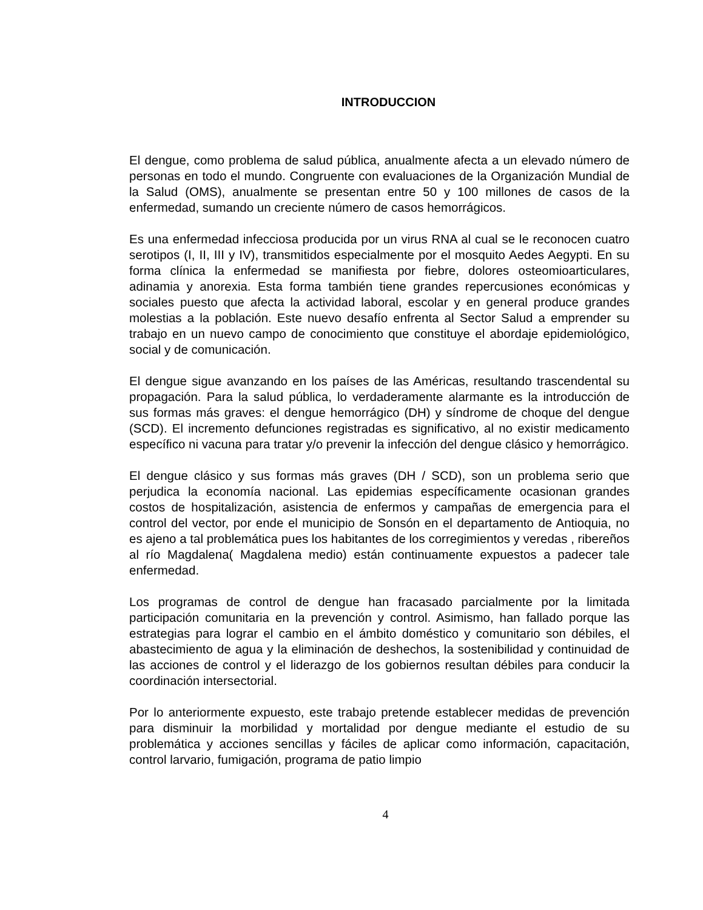INTRODUCCION
El dengue, como problema de salud pública, anualmente afecta a un elevado número de personas en todo el mundo. Congruente con evaluaciones de la Organización Mundial de la Salud (OMS), anualmente se presentan entre 50 y 100 millones de casos de la enfermedad, sumando un creciente número de casos hemorrágicos.
Es una enfermedad infecciosa producida por un virus RNA al cual se le reconocen cuatro serotipos (I, II, III y IV), transmitidos especialmente por el mosquito Aedes Aegypti. En su forma clínica la enfermedad se manifiesta por fiebre, dolores osteomioarticulares, adinamia y anorexia. Esta forma también tiene grandes repercusiones económicas y sociales puesto que afecta la actividad laboral, escolar y en general produce grandes molestias a la población. Este nuevo desafío enfrenta al Sector Salud a emprender su trabajo en un nuevo campo de conocimiento que constituye el abordaje epidemiológico, social y de comunicación.
El dengue sigue avanzando en los países de las Américas, resultando trascendental su propagación. Para la salud pública, lo verdaderamente alarmante es la introducción de sus formas más graves: el dengue hemorrágico (DH) y síndrome de choque del dengue (SCD). El incremento defunciones registradas es significativo, al no existir medicamento específico ni vacuna para tratar y/o prevenir la infección del dengue clásico y hemorrágico.
El dengue clásico y sus formas más graves (DH / SCD), son un problema serio que perjudica la economía nacional. Las epidemias específicamente ocasionan grandes costos de hospitalización, asistencia de enfermos y campañas de emergencia para el control del vector, por ende el municipio de Sonsón en el departamento de Antioquia, no es ajeno a tal problemática pues los habitantes de los corregimientos y veredas , ribereños al río Magdalena( Magdalena medio) están continuamente expuestos a padecer tale enfermedad.
Los programas de control de dengue han fracasado parcialmente por la limitada participación comunitaria en la prevención y control. Asimismo, han fallado porque las estrategias para lograr el cambio en el ámbito doméstico y comunitario son débiles, el abastecimiento de agua y la eliminación de deshechos, la sostenibilidad y continuidad de las acciones de control y el liderazgo de los gobiernos resultan débiles para conducir la coordinación intersectorial.
Por lo anteriormente expuesto, este trabajo pretende establecer medidas de prevención para disminuir la morbilidad y mortalidad por dengue mediante el estudio de su problemática y acciones sencillas y fáciles de aplicar como información, capacitación, control larvario, fumigación, programa de patio limpio
4